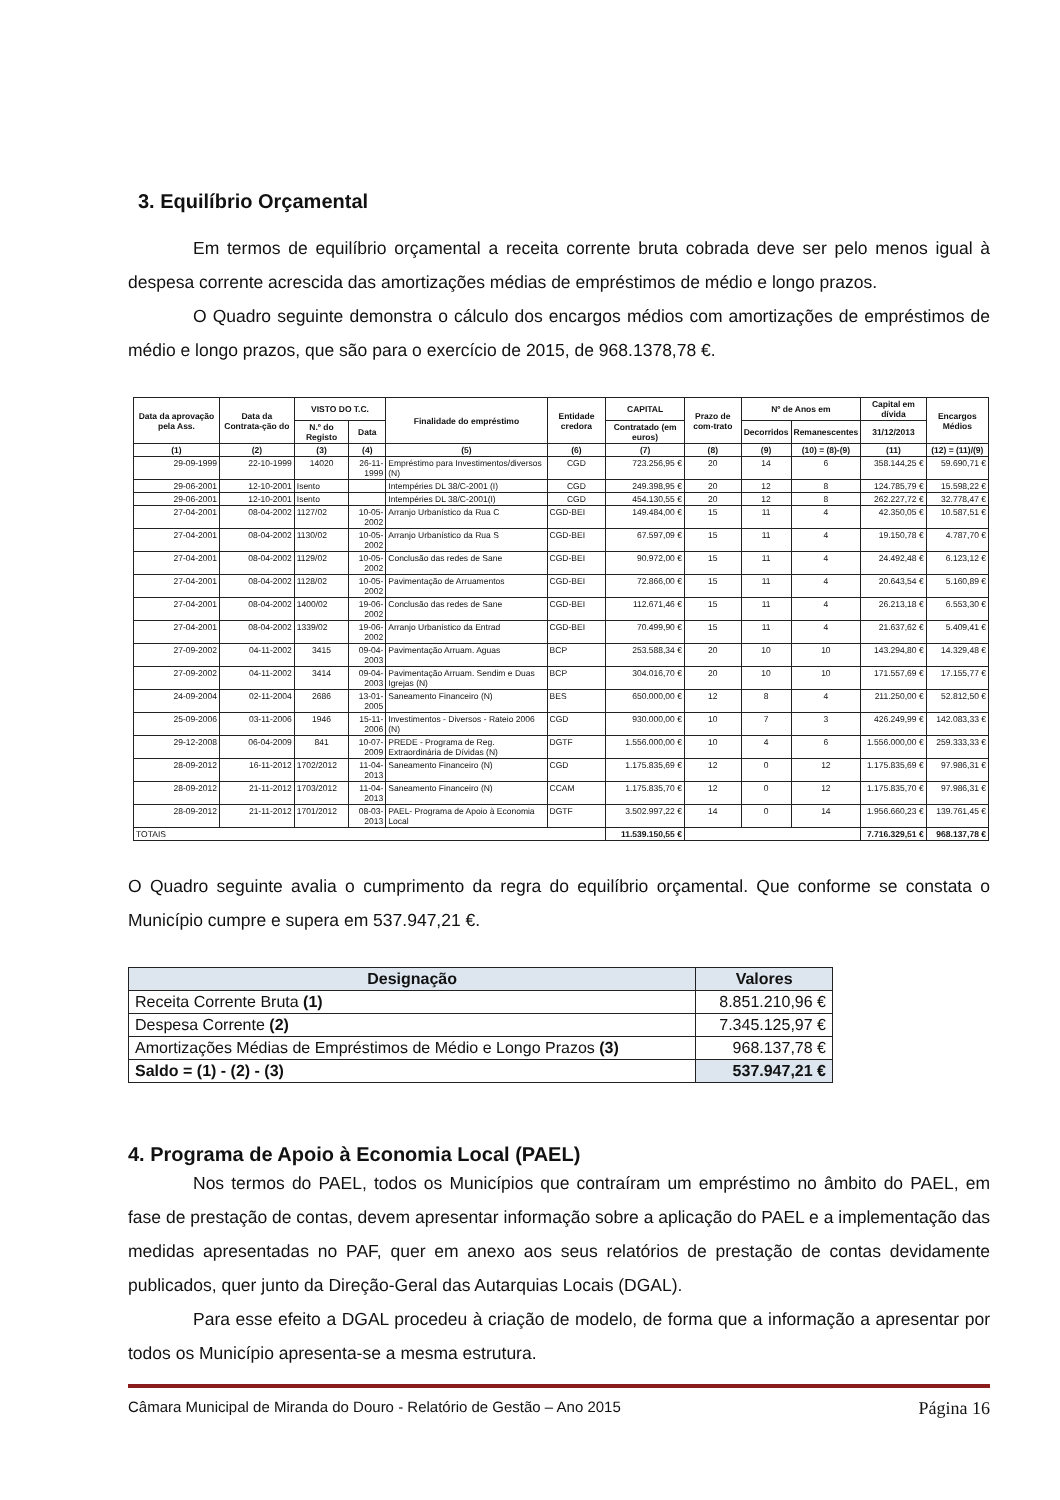3. Equilíbrio Orçamental
Em termos de equilíbrio orçamental a receita corrente bruta cobrada deve ser pelo menos igual à despesa corrente acrescida das amortizações médias de empréstimos de médio e longo prazos.
O Quadro seguinte demonstra o cálculo dos encargos médios com amortizações de empréstimos de médio e longo prazos, que são para o exercício de 2015, de 968.1378,78 €.
| Data da aprovação pela Ass. | Data da Contrata-ção do | VISTO DO T.C. | | Finalidade do empréstimo | Entidade credora | CAPITAL | Prazo de com-trato | Nº de Anos em | | Capital em dívida | Encargos Médios |
| --- | --- | --- | --- | --- | --- | --- | --- | --- | --- | --- | --- |
| | | N.º do Registo | Data | | | Contratado (em euros) | | Decorridos | Remanescentes | 31/12/2013 | |
| (1) | (2) | (3) | (4) | (5) | (6) | (7) | (8) | (9) | (10) = (8)-(9) | (11) | (12) = (11)/(9) |
| 29-09-1999 | 22-10-1999 | 14020 | 26-11-1999 | Empréstimo para Investimentos/diversos (N) | CGD | 723.256,95 € | 20 | 14 | 6 | 358.144,25 € | 59.690,71 € |
| 29-06-2001 | 12-10-2001 | Isento | | Intempéries DL 38/C-2001 (I) | CGD | 249.398,95 € | 20 | 12 | 8 | 124.785,79 € | 15.598,22 € |
| 29-06-2001 | 12-10-2001 | Isento | | Intempéries DL 38/C-2001(I) | CGD | 454.130,55 € | 20 | 12 | 8 | 262.227,72 € | 32.778,47 € |
| 27-04-2001 | 08-04-2002 | 1127/02 | 10-05-2002 | Arranjo Urbanístico da Rua C | CGD-BEI | 149.484,00 € | 15 | 11 | 4 | 42.350,05 € | 10.587,51 € |
| 27-04-2001 | 08-04-2002 | 1130/02 | 10-05-2002 | Arranjo Urbanístico da Rua S | CGD-BEI | 67.597,09 € | 15 | 11 | 4 | 19.150,78 € | 4.787,70 € |
| 27-04-2001 | 08-04-2002 | 1129/02 | 10-05-2002 | Conclusão das redes de Sane | CGD-BEI | 90.972,00 € | 15 | 11 | 4 | 24.492,48 € | 6.123,12 € |
| 27-04-2001 | 08-04-2002 | 1128/02 | 10-05-2002 | Pavimentação de Arruamentos | CGD-BEI | 72.866,00 € | 15 | 11 | 4 | 20.643,54 € | 5.160,89 € |
| 27-04-2001 | 08-04-2002 | 1400/02 | 19-06-2002 | Conclusão das redes de Sane | CGD-BEI | 112.671,46 € | 15 | 11 | 4 | 26.213,18 € | 6.553,30 € |
| 27-04-2001 | 08-04-2002 | 1339/02 | 19-06-2002 | Arranjo Urbanístico da Entrad | CGD-BEI | 70.499,90 € | 15 | 11 | 4 | 21.637,62 € | 5.409,41 € |
| 27-09-2002 | 04-11-2002 | 3415 | 09-04-2003 | Pavimentação Arruam. Aguas | BCP | 253.588,34 € | 20 | 10 | 10 | 143.294,80 € | 14.329,48 € |
| 27-09-2002 | 04-11-2002 | 3414 | 09-04-2003 | Pavimentação Arruam. Sendim e Duas Igrejas (N) | BCP | 304.016,70 € | 20 | 10 | 10 | 171.557,69 € | 17.155,77 € |
| 24-09-2004 | 02-11-2004 | 2686 | 13-01-2005 | Saneamento Financeiro (N) | BES | 650.000,00 € | 12 | 8 | 4 | 211.250,00 € | 52.812,50 € |
| 25-09-2006 | 03-11-2006 | 1946 | 15-11-2006 | Investimentos - Diversos - Rateio 2006 (N) | CGD | 930.000,00 € | 10 | 7 | 3 | 426.249,99 € | 142.083,33 € |
| 29-12-2008 | 06-04-2009 | 841 | 10-07-2009 | PREDE - Programa de Reg. Extraordinária de Dívidas (N) | DGTF | 1.556.000,00 € | 10 | 4 | 6 | 1.556.000,00 € | 259.333,33 € |
| 28-09-2012 | 16-11-2012 | 1702/2012 | 11-04-2013 | Saneamento Financeiro (N) | CGD | 1.175.835,69 € | 12 | 0 | 12 | 1.175.835,69 € | 97.986,31 € |
| 28-09-2012 | 21-11-2012 | 1703/2012 | 11-04-2013 | Saneamento Financeiro (N) | CCAM | 1.175.835,70 € | 12 | 0 | 12 | 1.175.835,70 € | 97.986,31 € |
| 28-09-2012 | 21-11-2012 | 1701/2012 | 08-03-2013 | PAEL- Programa de Apoio à Economia Local | DGTF | 3.502.997,22 € | 14 | 0 | 14 | 1.956.660,23 € | 139.761,45 € |
| TOTAIS | | | | | | 11.539.150,55 € | | | | 7.716.329,51 € | 968.137,78 € |
O Quadro seguinte avalia o cumprimento da regra do equilíbrio orçamental. Que conforme se constata o Município cumpre e supera em 537.947,21 €.
| Designação | Valores |
| --- | --- |
| Receita Corrente Bruta (1) | 8.851.210,96 € |
| Despesa Corrente (2) | 7.345.125,97 € |
| Amortizações Médias de Empréstimos de Médio e Longo Prazos (3) | 968.137,78 € |
| Saldo = (1) - (2) - (3) | 537.947,21 € |
4. Programa de Apoio à Economia Local (PAEL)
Nos termos do PAEL, todos os Municípios que contraíram um empréstimo no âmbito do PAEL, em fase de prestação de contas, devem apresentar informação sobre a aplicação do PAEL e a implementação das medidas apresentadas no PAF, quer em anexo aos seus relatórios de prestação de contas devidamente publicados, quer junto da Direção-Geral das Autarquias Locais (DGAL).
Para esse efeito a DGAL procedeu à criação de modelo, de forma que a informação a apresentar por todos os Município apresenta-se a mesma estrutura.
Câmara Municipal de Miranda do Douro - Relatório de Gestão – Ano 2015 Página 16